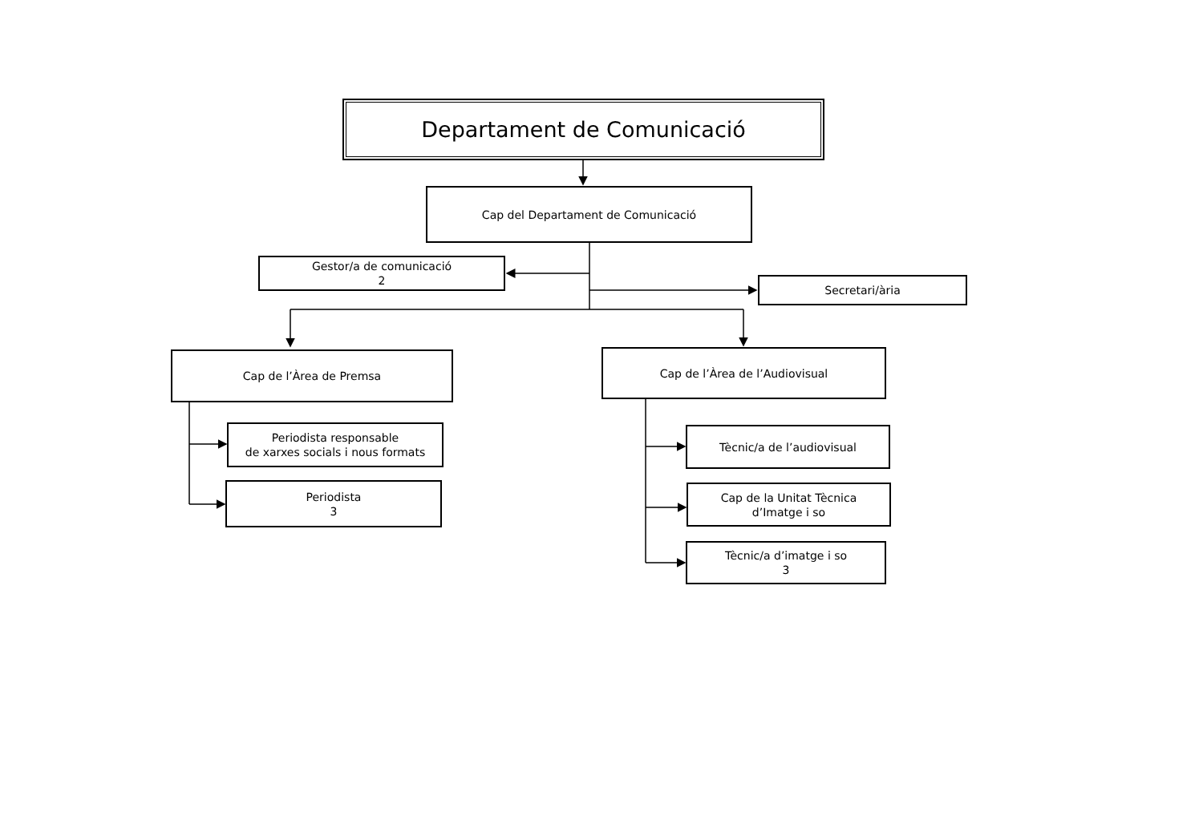Departament de Comunicació
Cap del Departament de Comunicació
Gestor/a de comunicació
2
Secretari/ària
Cap de l’Àrea de Premsa
Cap de l’Àrea de l’Audiovisual
Periodista responsable
de xarxes socials i nous formats
Periodista
3
Tècnic/a de l’audiovisual
Cap de la Unitat Tècnica
d’Imatge i so
Tècnic/a d’imatge i so
3